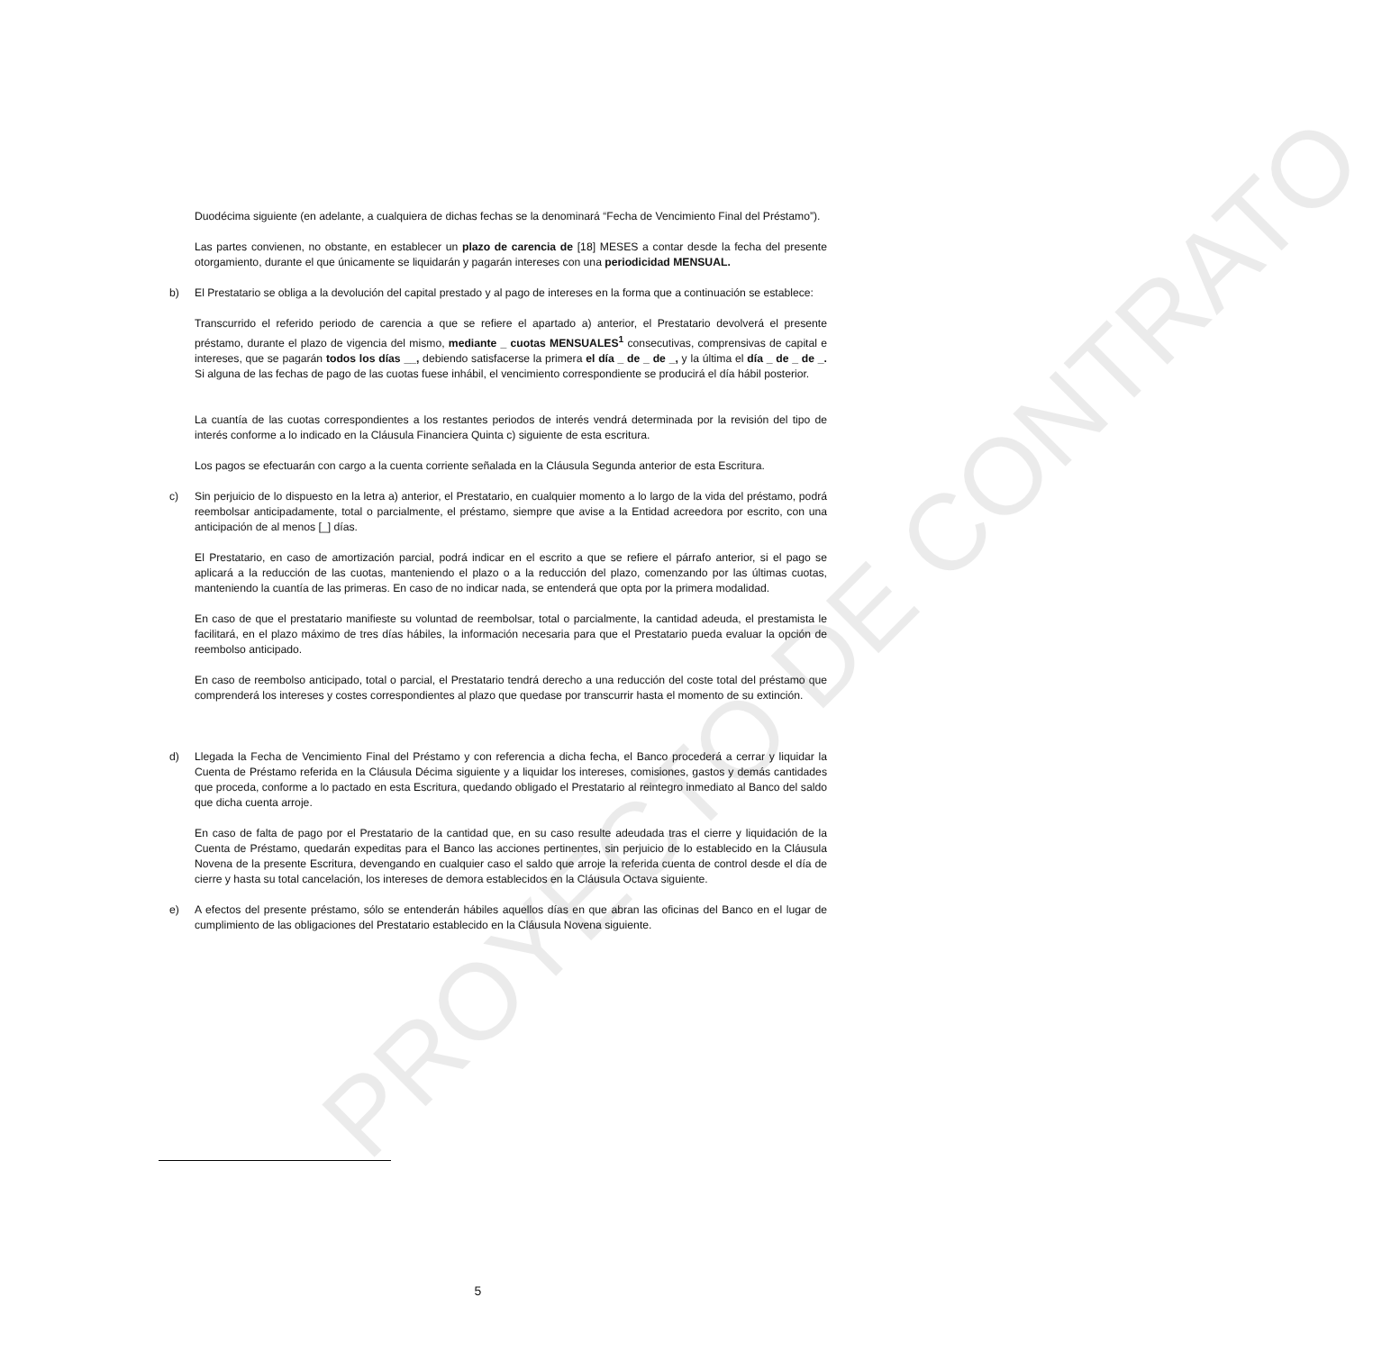PROYECTO DE CONTRATO
Duodécima siguiente (en adelante, a cualquiera de dichas fechas se la denominará “Fecha de Vencimiento Final del Préstamo”).
Las partes convienen, no obstante, en establecer un plazo de carencia de [18] MESES a contar desde la fecha del presente otorgamiento, durante el que únicamente se liquidarán y pagarán intereses con una periodicidad MENSUAL.
b) El Prestatario se obliga a la devolución del capital prestado y al pago de intereses en la forma que a continuación se establece:
Transcurrido el referido periodo de carencia a que se refiere el apartado a) anterior, el Prestatario devolverá el presente préstamo, durante el plazo de vigencia del mismo, mediante _ cuotas MENSUALES<sup>1</sup> consecutivas, comprensivas de capital e intereses, que se pagarán todos los días __, debiendo satisfacerse la primera el día _ de _ de _, y la última el día _ de _ de _. Si alguna de las fechas de pago de las cuotas fuese inhábil, el vencimiento correspondiente se producirá el día hábil posterior.
La cuantía de las cuotas correspondientes a los restantes periodos de interés vendrá determinada por la revisión del tipo de interés conforme a lo indicado en la Cláusula Financiera Quinta c) siguiente de esta escritura.
Los pagos se efectuarán con cargo a la cuenta corriente señalada en la Cláusula Segunda anterior de esta Escritura.
c) Sin perjuicio de lo dispuesto en la letra a) anterior, el Prestatario, en cualquier momento a lo largo de la vida del préstamo, podrá reembolsar anticipadamente, total o parcialmente, el préstamo, siempre que avise a la Entidad acreedora por escrito, con una anticipación de al menos [_] días.
El Prestatario, en caso de amortización parcial, podrá indicar en el escrito a que se refiere el párrafo anterior, si el pago se aplicará a la reducción de las cuotas, manteniendo el plazo o a la reducción del plazo, comenzando por las últimas cuotas, manteniendo la cuantía de las primeras. En caso de no indicar nada, se entenderá que opta por la primera modalidad.
En caso de que el prestatario manifieste su voluntad de reembolsar, total o parcialmente, la cantidad adeuda, el prestamista le facilitará, en el plazo máximo de tres días hábiles, la información necesaria para que el Prestatario pueda evaluar la opción de reembolso anticipado.
En caso de reembolso anticipado, total o parcial, el Prestatario tendrá derecho a una reducción del coste total del préstamo que comprenderá los intereses y costes correspondientes al plazo que quedase por transcurrir hasta el momento de su extinción.
d) Llegada la Fecha de Vencimiento Final del Préstamo y con referencia a dicha fecha, el Banco procederá a cerrar y liquidar la Cuenta de Préstamo referida en la Cláusula Décima siguiente y a liquidar los intereses, comisiones, gastos y demás cantidades que proceda, conforme a lo pactado en esta Escritura, quedando obligado el Prestatario al reintegro inmediato al Banco del saldo que dicha cuenta arroje.
En caso de falta de pago por el Prestatario de la cantidad que, en su caso resulte adeudada tras el cierre y liquidación de la Cuenta de Préstamo, quedarán expeditas para el Banco las acciones pertinentes, sin perjuicio de lo establecido en la Cláusula Novena de la presente Escritura, devengando en cualquier caso el saldo que arroje la referida cuenta de control desde el día de cierre y hasta su total cancelación, los intereses de demora establecidos en la Cláusula Octava siguiente.
e) A efectos del presente préstamo, sólo se entenderán hábiles aquellos días en que abran las oficinas del Banco en el lugar de cumplimiento de las obligaciones del Prestatario establecido en la Cláusula Novena siguiente.
5